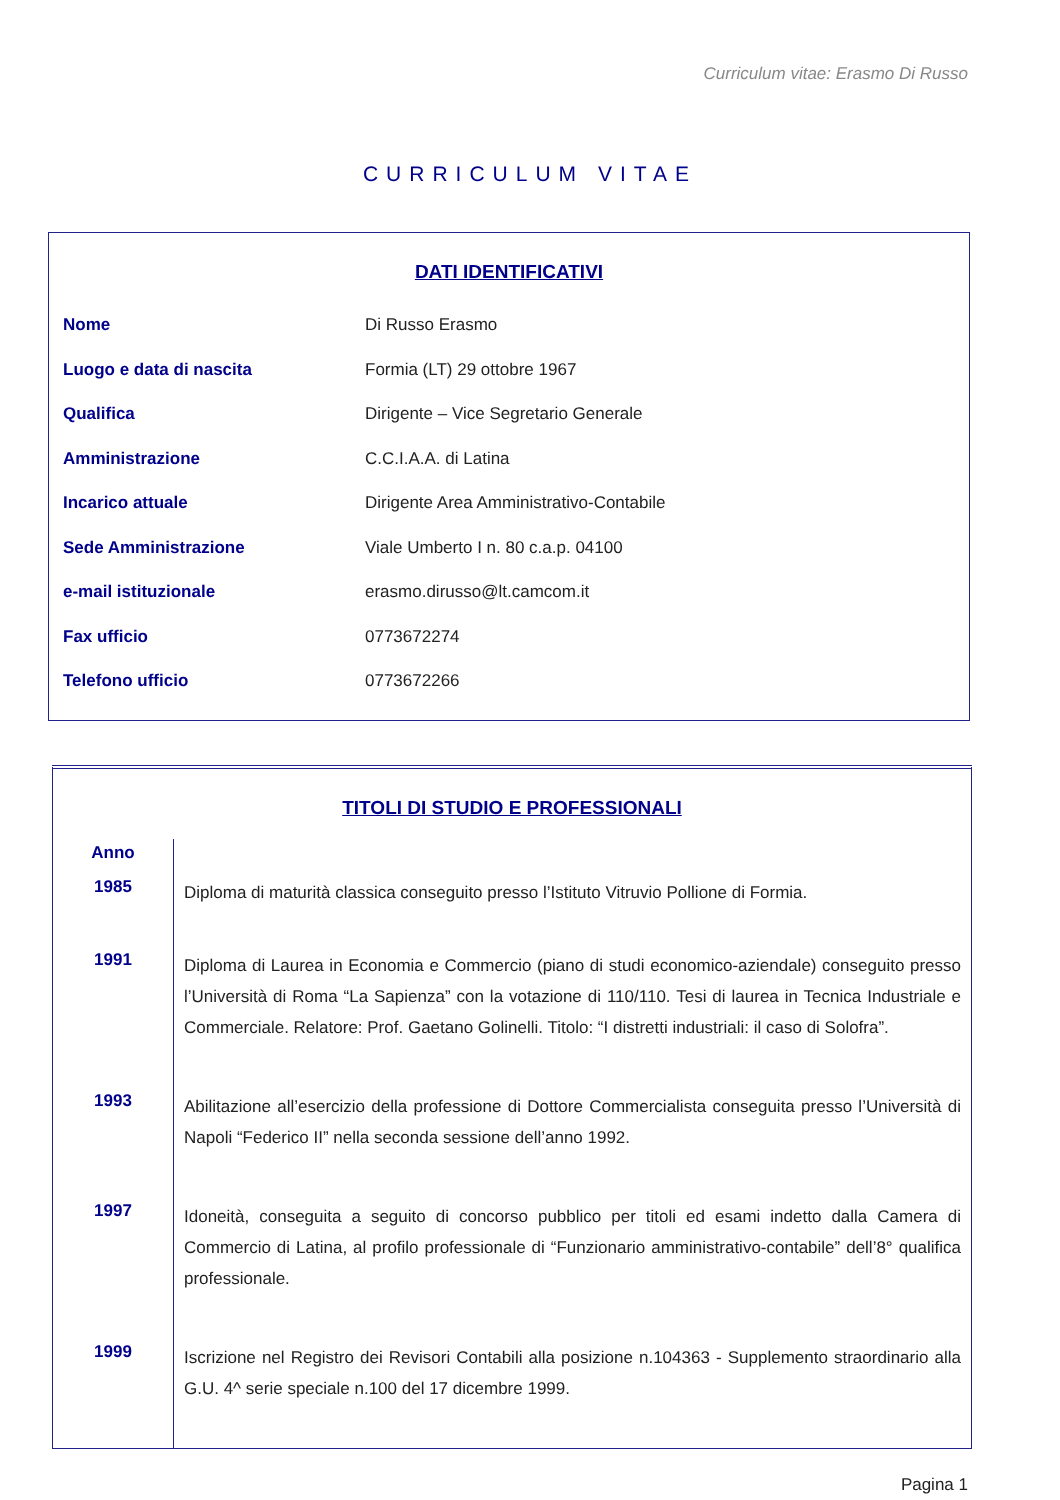Curriculum vitae: Erasmo Di Russo
CURRICULUM VITAE
DATI IDENTIFICATIVI
| Nome | Di Russo Erasmo |
| Luogo e data di nascita | Formia (LT) 29 ottobre 1967 |
| Qualifica | Dirigente – Vice Segretario Generale |
| Amministrazione | C.C.I.A.A. di Latina |
| Incarico attuale | Dirigente Area Amministrativo-Contabile |
| Sede Amministrazione | Viale Umberto I n. 80 c.a.p. 04100 |
| e-mail istituzionale | erasmo.dirusso@lt.camcom.it |
| Fax ufficio | 0773672274 |
| Telefono ufficio | 0773672266 |
TITOLI DI STUDIO E PROFESSIONALI
| Anno | |
| 1985 | Diploma di maturità classica conseguito presso l’Istituto Vitruvio Pollione di Formia. |
| 1991 | Diploma di Laurea in Economia e Commercio (piano di studi economico-aziendale) conseguito presso l’Università di Roma “La Sapienza” con la votazione di 110/110. Tesi di laurea in Tecnica Industriale e Commerciale. Relatore: Prof. Gaetano Golinelli. Titolo: “I distretti industriali: il caso di Solofra”. |
| 1993 | Abilitazione all’esercizio della professione di Dottore Commercialista conseguita presso l’Università di Napoli “Federico II” nella seconda sessione dell’anno 1992. |
| 1997 | Idoneità, conseguita a seguito di concorso pubblico per titoli ed esami indetto dalla Camera di Commercio di Latina, al profilo professionale di “Funzionario amministrativo-contabile” dell’8° qualifica professionale. |
| 1999 | Iscrizione nel Registro dei Revisori Contabili alla posizione n.104363 - Supplemento straordinario alla G.U. 4^ serie speciale n.100 del 17 dicembre 1999. |
Pagina 1